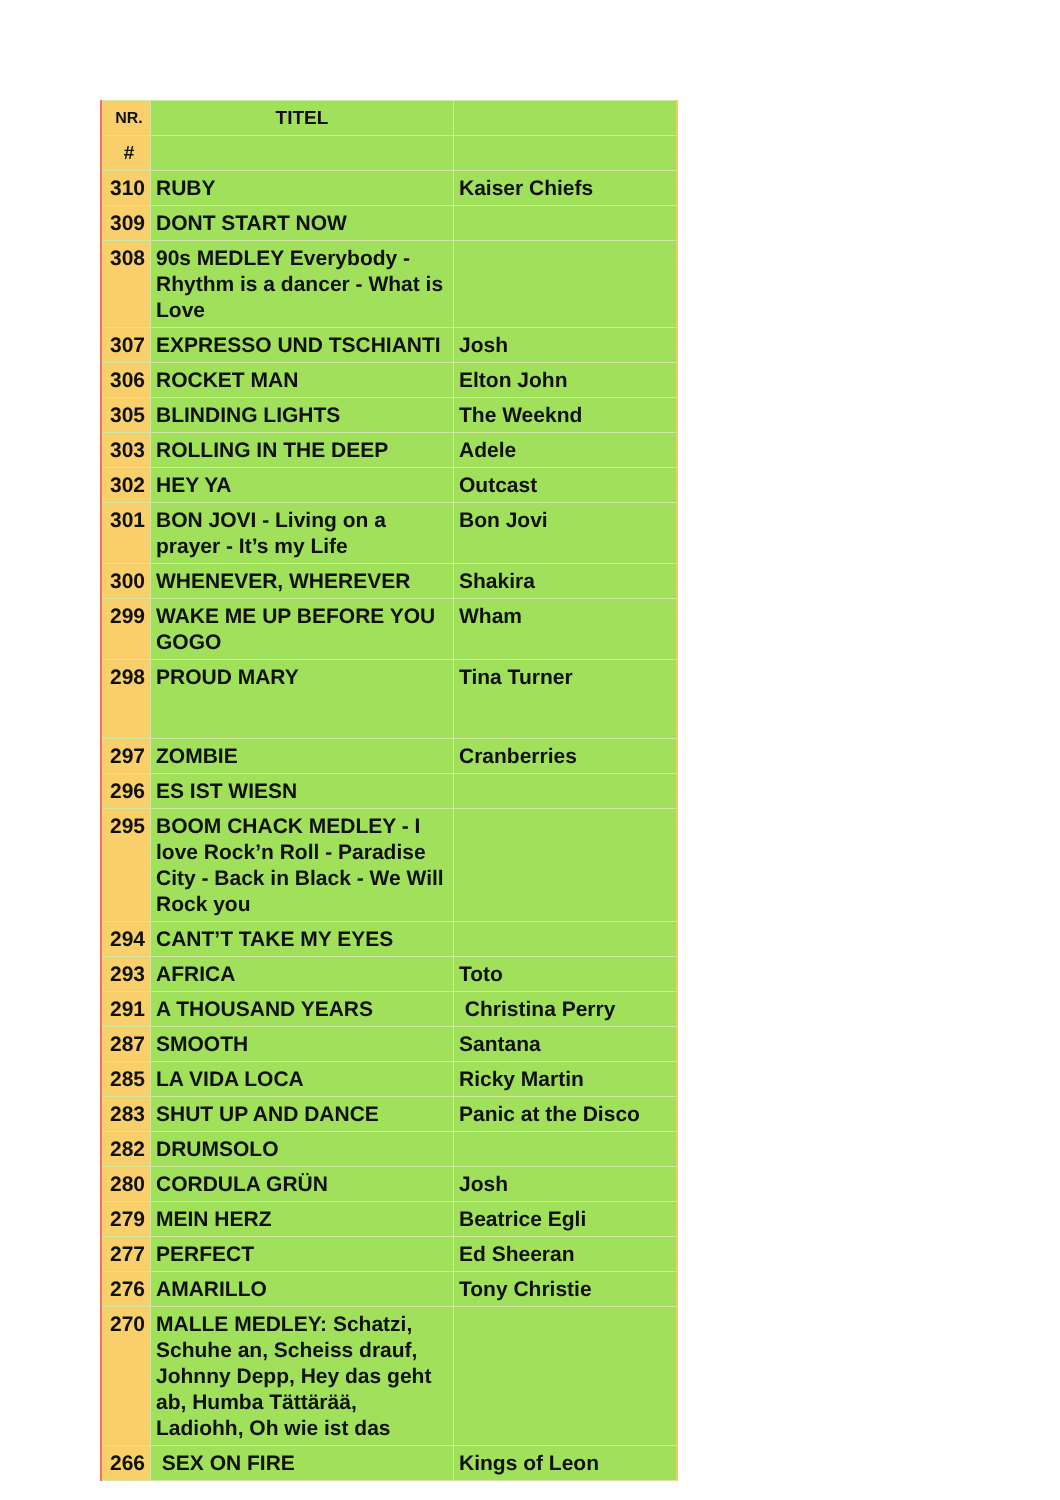| NR. | TITEL | |
| --- | --- | --- |
| # | | |
| 310 | RUBY | Kaiser Chiefs |
| 309 | DONT START NOW | |
| 308 | 90s MEDLEY Everybody - Rhythm is a dancer - What is Love | |
| 307 | EXPRESSO UND TSCHIANTI | Josh |
| 306 | ROCKET MAN | Elton John |
| 305 | BLINDING LIGHTS | The Weeknd |
| 303 | ROLLING IN THE DEEP | Adele |
| 302 | HEY YA | Outcast |
| 301 | BON JOVI - Living on a prayer - It’s my Life | Bon Jovi |
| 300 | WHENEVER, WHEREVER | Shakira |
| 299 | WAKE ME UP BEFORE YOU GOGO | Wham |
| 298 | PROUD MARY | Tina Turner |
| 297 | ZOMBIE | Cranberries |
| 296 | ES IST WIESN | |
| 295 | BOOM CHACK MEDLEY - I love Rock’n Roll - Paradise City - Back in Black - We Will Rock you | |
| 294 | CANT’T TAKE MY EYES | |
| 293 | AFRICA | Toto |
| 291 | A THOUSAND YEARS | Christina Perry |
| 287 | SMOOTH | Santana |
| 285 | LA VIDA LOCA | Ricky Martin |
| 283 | SHUT UP AND DANCE | Panic at the Disco |
| 282 | DRUMSOLO | |
| 280 | CORDULA GRÜN | Josh |
| 279 | MEIN HERZ | Beatrice Egli |
| 277 | PERFECT | Ed Sheeran |
| 276 | AMARILLO | Tony Christie |
| 270 | MALLE MEDLEY: Schatzi, Schuhe an, Scheiss drauf, Johnny Depp, Hey das geht ab, Humba Tättärää, Ladiohh, Oh wie ist das | |
| 266 | SEX ON FIRE | Kings of Leon |